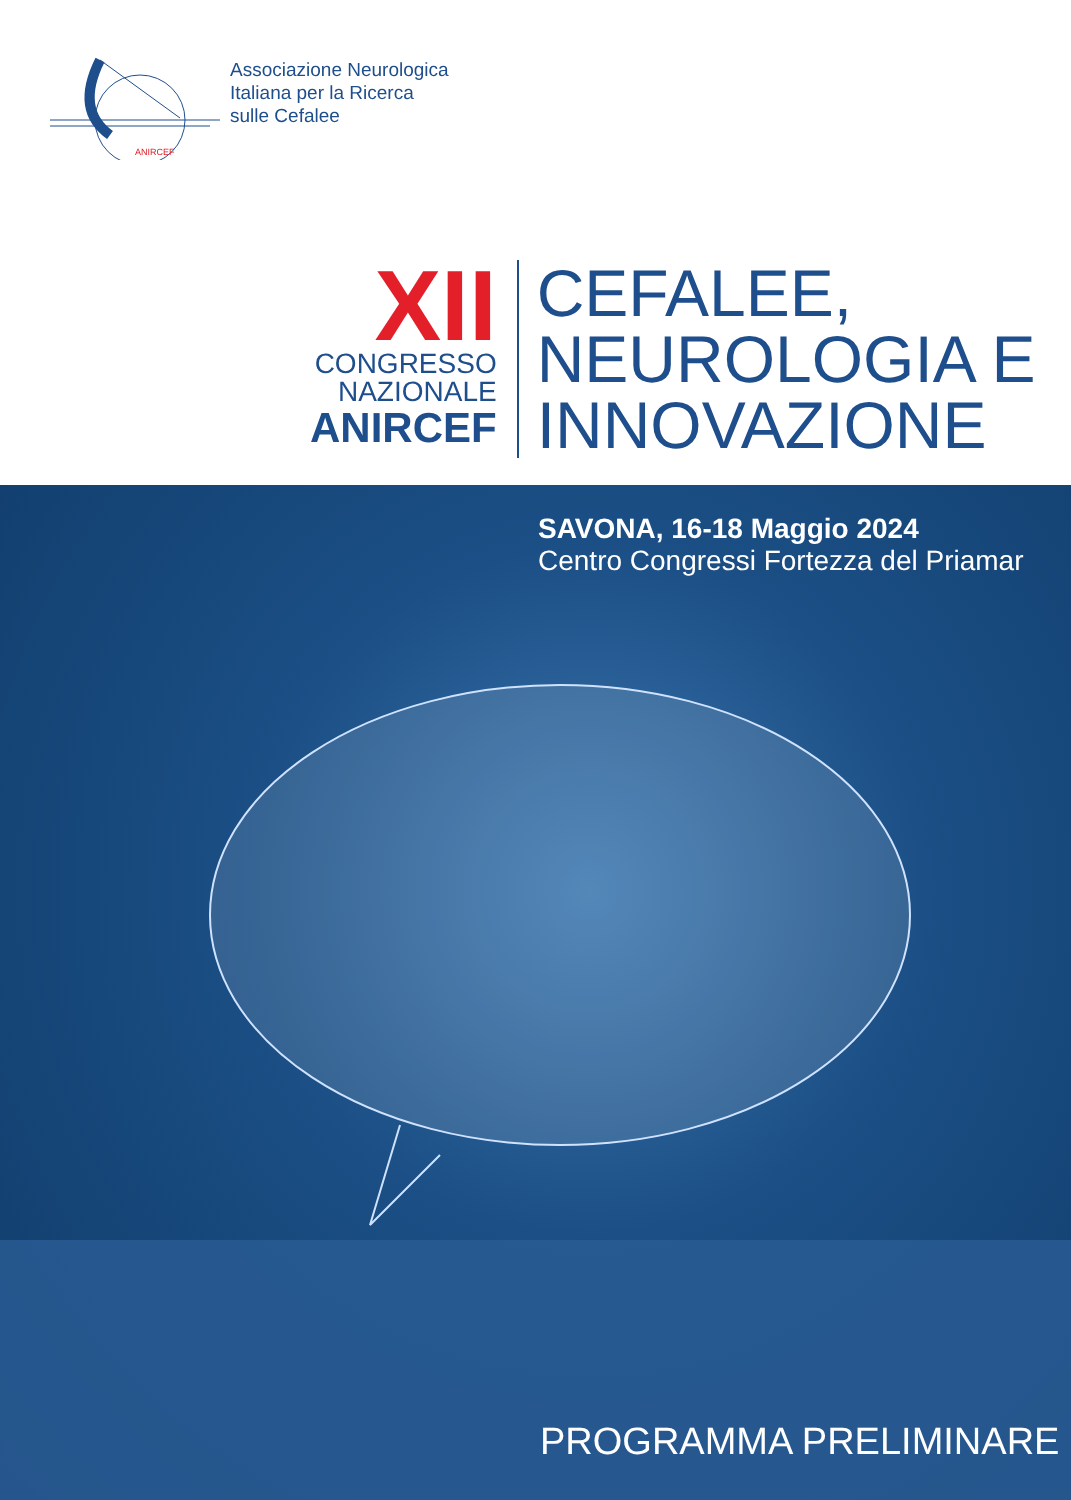ANIRCEF
Associazione Neurologica
Italiana per la Ricerca
sulle Cefalee
XII
CONGRESSO
NAZIONALE
ANIRCEF
CEFALEE,
NEUROLOGIA E
INNOVAZIONE
SAVONA, 16-18 Maggio 2024
Centro Congressi Fortezza del Priamar
PROGRAMMA PRELIMINARE